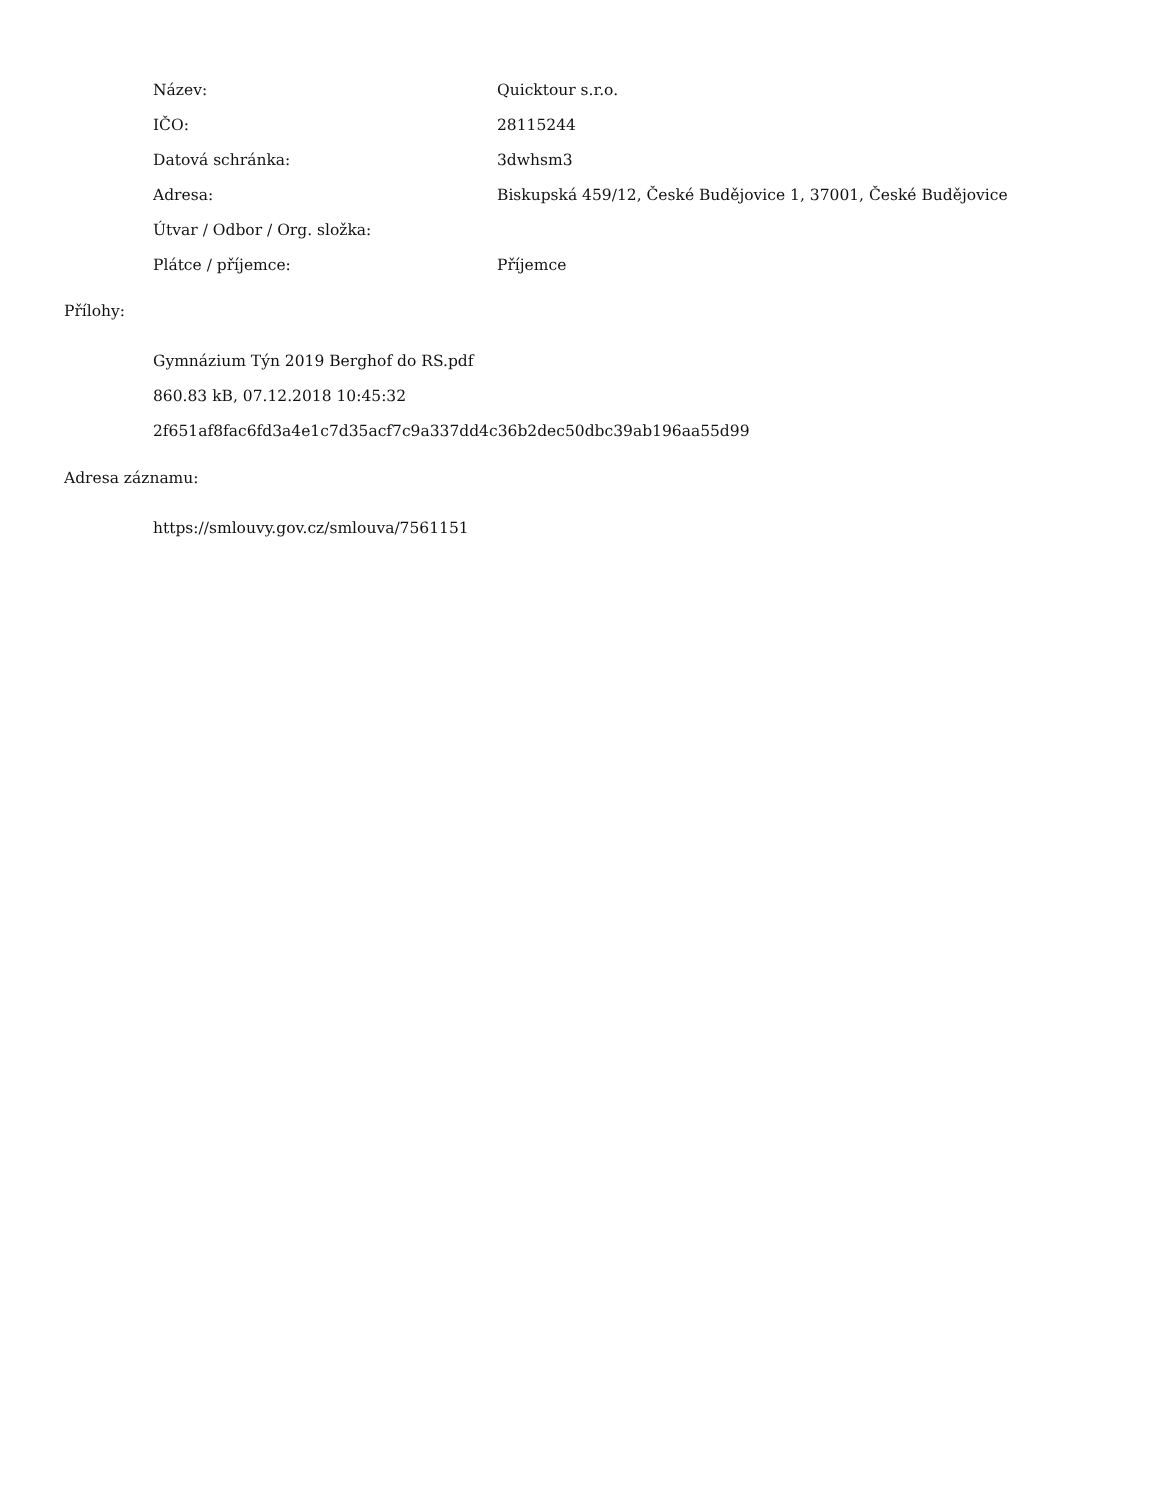| Název: | Quicktour s.r.o. |
| IČO: | 28115244 |
| Datová schránka: | 3dwhsm3 |
| Adresa: | Biskupská 459/12, České Budějovice 1, 37001, České Budějovice |
| Útvar / Odbor / Org. složka: | |
| Plátce / příjemce: | Příjemce |
Přílohy:
Gymnázium Týn 2019 Berghof do RS.pdf
860.83 kB, 07.12.2018 10:45:32
2f651af8fac6fd3a4e1c7d35acf7c9a337dd4c36b2dec50dbc39ab196aa55d99
Adresa záznamu:
https://smlouvy.gov.cz/smlouva/7561151